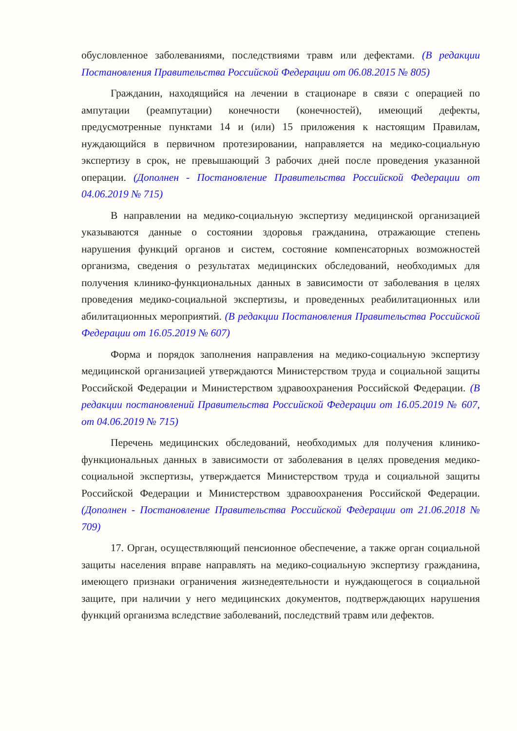обусловленное заболеваниями, последствиями травм или дефектами. (В редакции Постановления Правительства Российской Федерации от 06.08.2015 № 805)
Гражданин, находящийся на лечении в стационаре в связи с операцией по ампутации (реампутации) конечности (конечностей), имеющий дефекты, предусмотренные пунктами 14 и (или) 15 приложения к настоящим Правилам, нуждающийся в первичном протезировании, направляется на медико-социальную экспертизу в срок, не превышающий 3 рабочих дней после проведения указанной операции. (Дополнен - Постановление Правительства Российской Федерации от 04.06.2019 № 715)
В направлении на медико-социальную экспертизу медицинской организацией указываются данные о состоянии здоровья гражданина, отражающие степень нарушения функций органов и систем, состояние компенсаторных возможностей организма, сведения о результатах медицинских обследований, необходимых для получения клинико-функциональных данных в зависимости от заболевания в целях проведения медико-социальной экспертизы, и проведенных реабилитационных или абилитационных мероприятий. (В редакции Постановления Правительства Российской Федерации от 16.05.2019 № 607)
Форма и порядок заполнения направления на медико-социальную экспертизу медицинской организацией утверждаются Министерством труда и социальной защиты Российской Федерации и Министерством здравоохранения Российской Федерации. (В редакции постановлений Правительства Российской Федерации от 16.05.2019 № 607, от 04.06.2019 № 715)
Перечень медицинских обследований, необходимых для получения клинико-функциональных данных в зависимости от заболевания в целях проведения медико-социальной экспертизы, утверждается Министерством труда и социальной защиты Российской Федерации и Министерством здравоохранения Российской Федерации. (Дополнен - Постановление Правительства Российской Федерации от 21.06.2018 № 709)
17. Орган, осуществляющий пенсионное обеспечение, а также орган социальной защиты населения вправе направлять на медико-социальную экспертизу гражданина, имеющего признаки ограничения жизнедеятельности и нуждающегося в социальной защите, при наличии у него медицинских документов, подтверждающих нарушения функций организма вследствие заболеваний, последствий травм или дефектов.